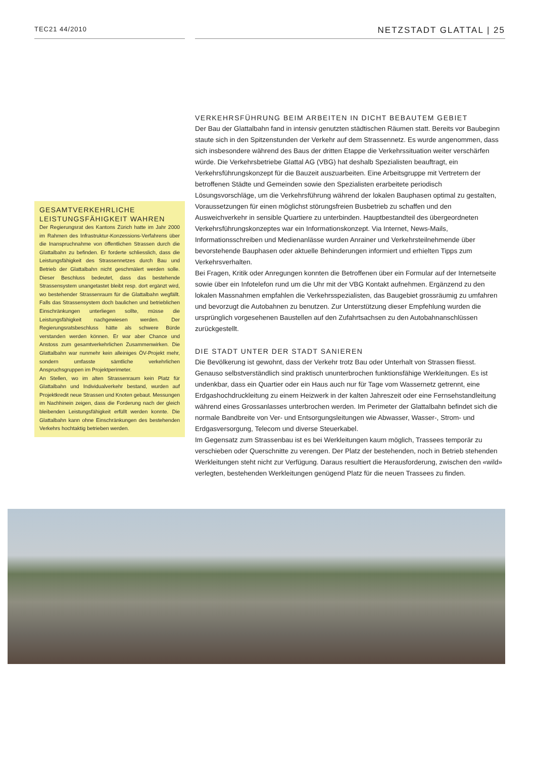TEC21 44/2010
NETZSTADT GLATTAL | 25
GESAMTVERKEHRLICHE LEISTUNGSFÄHIGKEIT WAHREN
Der Regierungsrat des Kantons Zürich hatte im Jahr 2000 im Rahmen des Infrastruktur-Konzessions-Verfahrens über die Inanspruchnahme von öffentlichen Strassen durch die Glattalbahn zu befinden. Er forderte schliesslich, dass die Leistungsfähigkeit des Strassennetzes durch Bau und Betrieb der Glattalbahn nicht geschmälert werden solle. Dieser Beschluss bedeutet, dass das bestehende Strassensystem unangetastet bleibt resp. dort ergänzt wird, wo bestehender Strassenraum für die Glattalbahn wegfällt. Falls das Strassensystem doch baulichen und betrieblichen Einschränkungen unterliegen sollte, müsse die Leistungsfähigkeit nachgewiesen werden. Der Regierungsratsbeschluss hätte als schwere Bürde verstanden werden können. Er war aber Chance und Anstoss zum gesamtverkehrlichen Zusammenwirken. Die Glattalbahn war nunmehr kein alleiniges ÖV-Projekt mehr, sondern umfasste sämtliche verkehrlichen Anspruchsgruppen im Projektperimeter.
An Stellen, wo im alten Strassenraum kein Platz für Glattalbahn und Individualverkehr bestand, wurden auf Projektkredit neue Strassen und Knoten gebaut. Messungen im Nachhinein zeigen, dass die Forderung nach der gleich bleibenden Leistungsfähigkeit erfüllt werden konnte. Die Glattalbahn kann ohne Einschränkungen des bestehenden Verkehrs hochtaktig betrieben werden.
VERKEHRSFÜHRUNG BEIM ARBEITEN IN DICHT BEBAUTEM GEBIET
Der Bau der Glattalbahn fand in intensiv genutzten städtischen Räumen statt. Bereits vor Baubeginn staute sich in den Spitzenstunden der Verkehr auf dem Strassennetz. Es wurde angenommen, dass sich insbesondere während des Baus der dritten Etappe die Verkehrssituation weiter verschärfen würde. Die Verkehrsbetriebe Glattal AG (VBG) hat deshalb Spezialisten beauftragt, ein Verkehrsführungskonzept für die Bauzeit auszuarbeiten. Eine Arbeitsgruppe mit Vertretern der betroffenen Städte und Gemeinden sowie den Spezialisten erarbeitete periodisch Lösungsvorschläge, um die Verkehrsführung während der lokalen Bauphasen optimal zu gestalten, Voraussetzungen für einen möglichst störungsfreien Busbetrieb zu schaffen und den Ausweichverkehr in sensible Quartiere zu unterbinden. Hauptbestandteil des übergeordneten Verkehrsführungskonzeptes war ein Informationskonzept. Via Internet, News-Mails, Informationsschreiben und Medienanlässe wurden Anrainer und Verkehrsteilnehmende über bevorstehende Bauphasen oder aktuelle Behinderungen informiert und erhielten Tipps zum Verkehrsverhalten.
Bei Fragen, Kritik oder Anregungen konnten die Betroffenen über ein Formular auf der Internetseite sowie über ein Infotelefon rund um die Uhr mit der VBG Kontakt aufnehmen. Ergänzend zu den lokalen Massnahmen empfahlen die Verkehrsspezialisten, das Baugebiet grossräumig zu umfahren und bevorzugt die Autobahnen zu benutzen. Zur Unterstützung dieser Empfehlung wurden die ursprünglich vorgesehenen Baustellen auf den Zufahrtsachsen zu den Autobahnanschlüssen zurückgestellt.
DIE STADT UNTER DER STADT SANIEREN
Die Bevölkerung ist gewohnt, dass der Verkehr trotz Bau oder Unterhalt von Strassen fliesst. Genauso selbstverständlich sind praktisch ununterbrochen funktionsfähige Werkleitungen. Es ist undenkbar, dass ein Quartier oder ein Haus auch nur für Tage vom Wassernetz getrennt, eine Erdgashochdruckleitung zu einem Heizwerk in der kalten Jahreszeit oder eine Fernsehstandleitung während eines Grossanlasses unterbrochen werden. Im Perimeter der Glattalbahn befindet sich die normale Bandbreite von Ver- und Entsorgungsleitungen wie Abwasser, Wasser-, Strom- und Erdgasversorgung, Telecom und diverse Steuerkabel.
Im Gegensatz zum Strassenbau ist es bei Werkleitungen kaum möglich, Trassees temporär zu verschieben oder Querschnitte zu verengen. Der Platz der bestehenden, noch in Betrieb stehenden Werkleitungen steht nicht zur Verfügung. Daraus resultiert die Herausforderung, zwischen den «wild» verlegten, bestehenden Werkleitungen genügend Platz für die neuen Trassees zu finden.